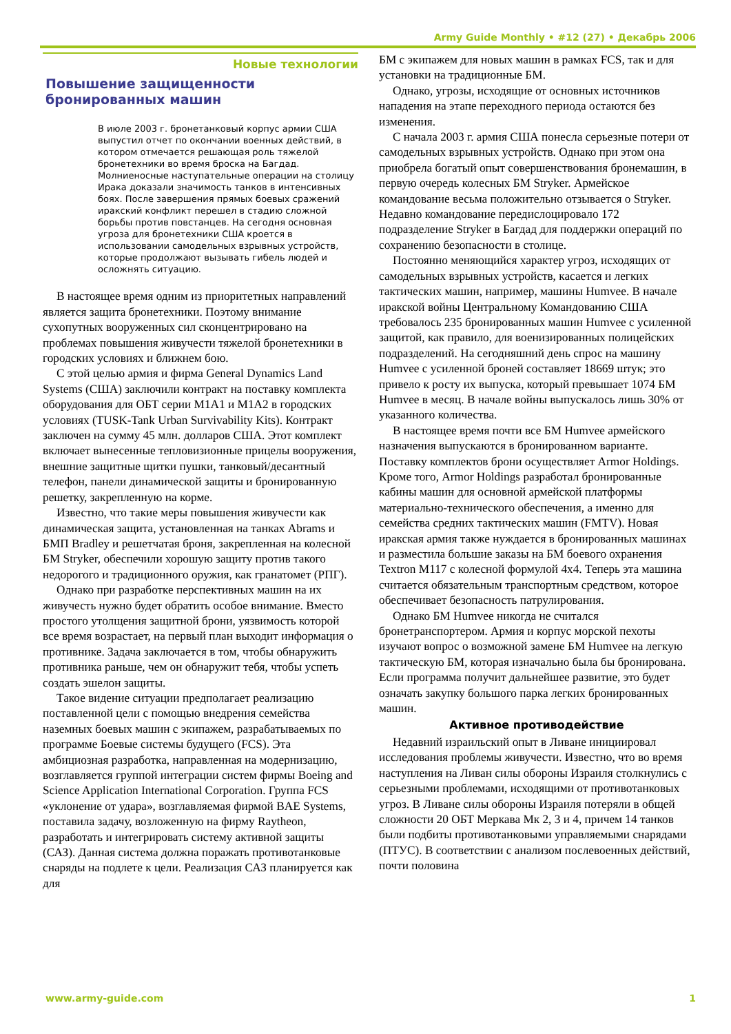Army Guide Monthly • #12 (27) • Декабрь 2006
Новые технологии
Повышение защищенности бронированных машин
В июле 2003 г. бронетанковый корпус армии США выпустил отчет по окончании военных действий, в котором отмечается решающая роль тяжелой бронетехники во время броска на Багдад. Молниеносные наступательные операции на столицу Ирака доказали значимость танков в интенсивных боях. После завершения прямых боевых сражений иракский конфликт перешел в стадию сложной борьбы против повстанцев. На сегодня основная угроза для бронетехники США кроется в использовании самодельных взрывных устройств, которые продолжают вызывать гибель людей и осложнять ситуацию.
В настоящее время одним из приоритетных направлений является защита бронетехники. Поэтому внимание сухопутных вооруженных сил сконцентрировано на проблемах повышения живучести тяжелой бронетехники в городских условиях и ближнем бою.
С этой целью армия и фирма General Dynamics Land Systems (США) заключили контракт на поставку комплекта оборудования для ОБТ серии M1A1 и M1A2 в городских условиях (TUSK-Tank Urban Survivability Kits). Контракт заключен на сумму 45 млн. долларов США. Этот комплект включает вынесенные тепловизионные прицелы вооружения, внешние защитные щитки пушки, танковый/десантный телефон, панели динамической защиты и бронированную решетку, закрепленную на корме.
Известно, что такие меры повышения живучести как динамическая защита, установленная на танках Abrams и БМП Bradley и решетчатая броня, закрепленная на колесной БМ Stryker, обеспечили хорошую защиту против такого недорогого и традиционного оружия, как гранатомет (РПГ).
Однако при разработке перспективных машин на их живучесть нужно будет обратить особое внимание. Вместо простого утолщения защитной брони, уязвимость которой все время возрастает, на первый план выходит информация о противнике. Задача заключается в том, чтобы обнаружить противника раньше, чем он обнаружит тебя, чтобы успеть создать эшелон защиты.
Такое видение ситуации предполагает реализацию поставленной цели с помощью внедрения семейства наземных боевых машин с экипажем, разрабатываемых по программе Боевые системы будущего (FCS). Эта амбициозная разработка, направленная на модернизацию, возглавляется группой интеграции систем фирмы Boeing and Science Application International Corporation. Группа FCS «уклонение от удара», возглавляемая фирмой BAE Systems, поставила задачу, возложенную на фирму Raytheon, разработать и интегрировать систему активной защиты (САЗ). Данная система должна поражать противотанковые снаряды на подлете к цели. Реализация САЗ планируется как для
БМ с экипажем для новых машин в рамках FCS, так и для установки на традиционные БМ.
Однако, угрозы, исходящие от основных источников нападения на этапе переходного периода остаются без изменения.
С начала 2003 г. армия США понесла серьезные потери от самодельных взрывных устройств. Однако при этом она приобрела богатый опыт совершенствования бронемашин, в первую очередь колесных БМ Stryker. Армейское командование весьма положительно отзывается о Stryker. Недавно командование передислоцировало 172 подразделение Stryker в Багдад для поддержки операций по сохранению безопасности в столице.
Постоянно меняющийся характер угроз, исходящих от самодельных взрывных устройств, касается и легких тактических машин, например, машины Humvee. В начале иракской войны Центральному Командованию США требовалось 235 бронированных машин Humvee с усиленной защитой, как правило, для военизированных полицейских подразделений. На сегодняшний день спрос на машину Humvee с усиленной броней составляет 18669 штук; это привело к росту их выпуска, который превышает 1074 БМ Humvee в месяц. В начале войны выпускалось лишь 30% от указанного количества.
В настоящее время почти все БМ Humvee армейского назначения выпускаются в бронированном варианте. Поставку комплектов брони осуществляет Armor Holdings. Кроме того, Armor Holdings разработал бронированные кабины машин для основной армейской платформы материально-технического обеспечения, а именно для семейства средних тактических машин (FMTV). Новая иракская армия также нуждается в бронированных машинах и разместила большие заказы на БМ боевого охранения Textron M117 с колесной формулой 4x4. Теперь эта машина считается обязательным транспортным средством, которое обеспечивает безопасность патрулирования.
Однако БМ Humvee никогда не считался бронетранспортером. Армия и корпус морской пехоты изучают вопрос о возможной замене БМ Humvee на легкую тактическую БМ, которая изначально была бы бронирована. Если программа получит дальнейшее развитие, это будет означать закупку большого парка легких бронированных машин.
Активное противодействие
Недавний израильский опыт в Ливане инициировал исследования проблемы живучести. Известно, что во время наступления на Ливан силы обороны Израиля столкнулись с серьезными проблемами, исходящими от противотанковых угроз. В Ливане силы обороны Израиля потеряли в общей сложности 20 ОБТ Меркава Мк 2, 3 и 4, причем 14 танков были подбиты противотанковыми управляемыми снарядами (ПТУС). В соответствии с анализом послевоенных действий, почти половина
www.army-guide.com 1